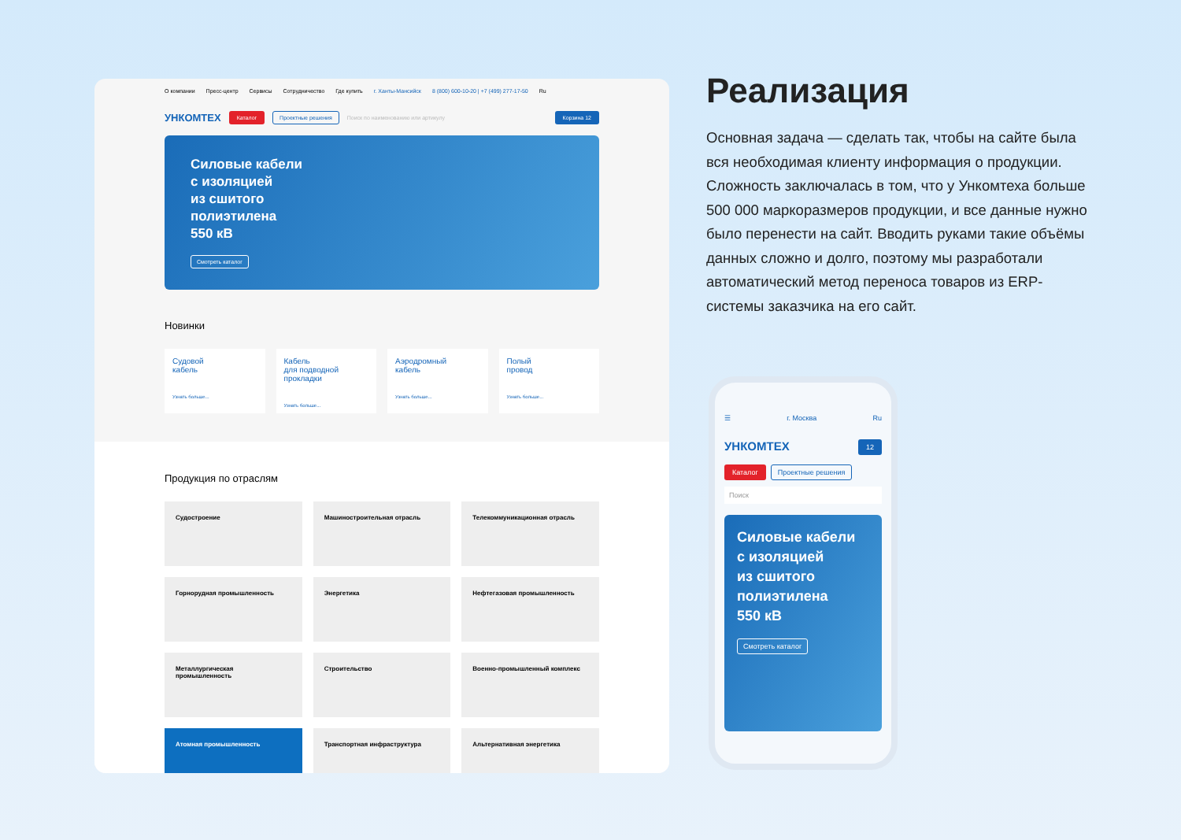О компании Пресс-центр Сервисы Сотрудничество Где купить г. Ханты-Мансийск 8 (800) 600-10-20 | +7 (499) 277-17-50 Ru
УНКОМТЕХ Каталог Проектные решения Поиск по наименованию или артикулу Корзина 12
Силовые кабели
с изоляцией
из сшитого
полиэтилена
550 кВ
Смотреть каталог
Новинки
Судовой
кабель
Узнать больше...
Кабель
для подводной
прокладки
Узнать больше...
Аэродромный
кабель
Узнать больше...
Полый
провод
Узнать больше...
Продукция по отраслям
Судостроение
Машиностроительная отрасль
Телекоммуникационная отрасль
Горнорудная промышленность
Энергетика
Нефтегазовая промышленность
Металлургическая промышленность
Строительство
Военно-промышленный комплекс
Атомная промышленность
Транспортная инфраструктура
Альтернативная энергетика
Реализация
Основная задача — сделать так, чтобы на сайте была вся необходимая клиенту информация о продукции. Сложность заключалась в том, что у Ункомтеха больше 500 000 маркоразмеров продукции, и все данные нужно было перенести на сайт. Вводить руками такие объёмы данных сложно и долго, поэтому мы разработали автоматический метод переноса товаров из ERP-системы заказчика на его сайт.
☰ г. Москва Ru
УНКОМТЕХ 12
Каталог Проектные решения
Поиск
Силовые кабели
с изоляцией
из сшитого
полиэтилена
550 кВ
Смотреть каталог